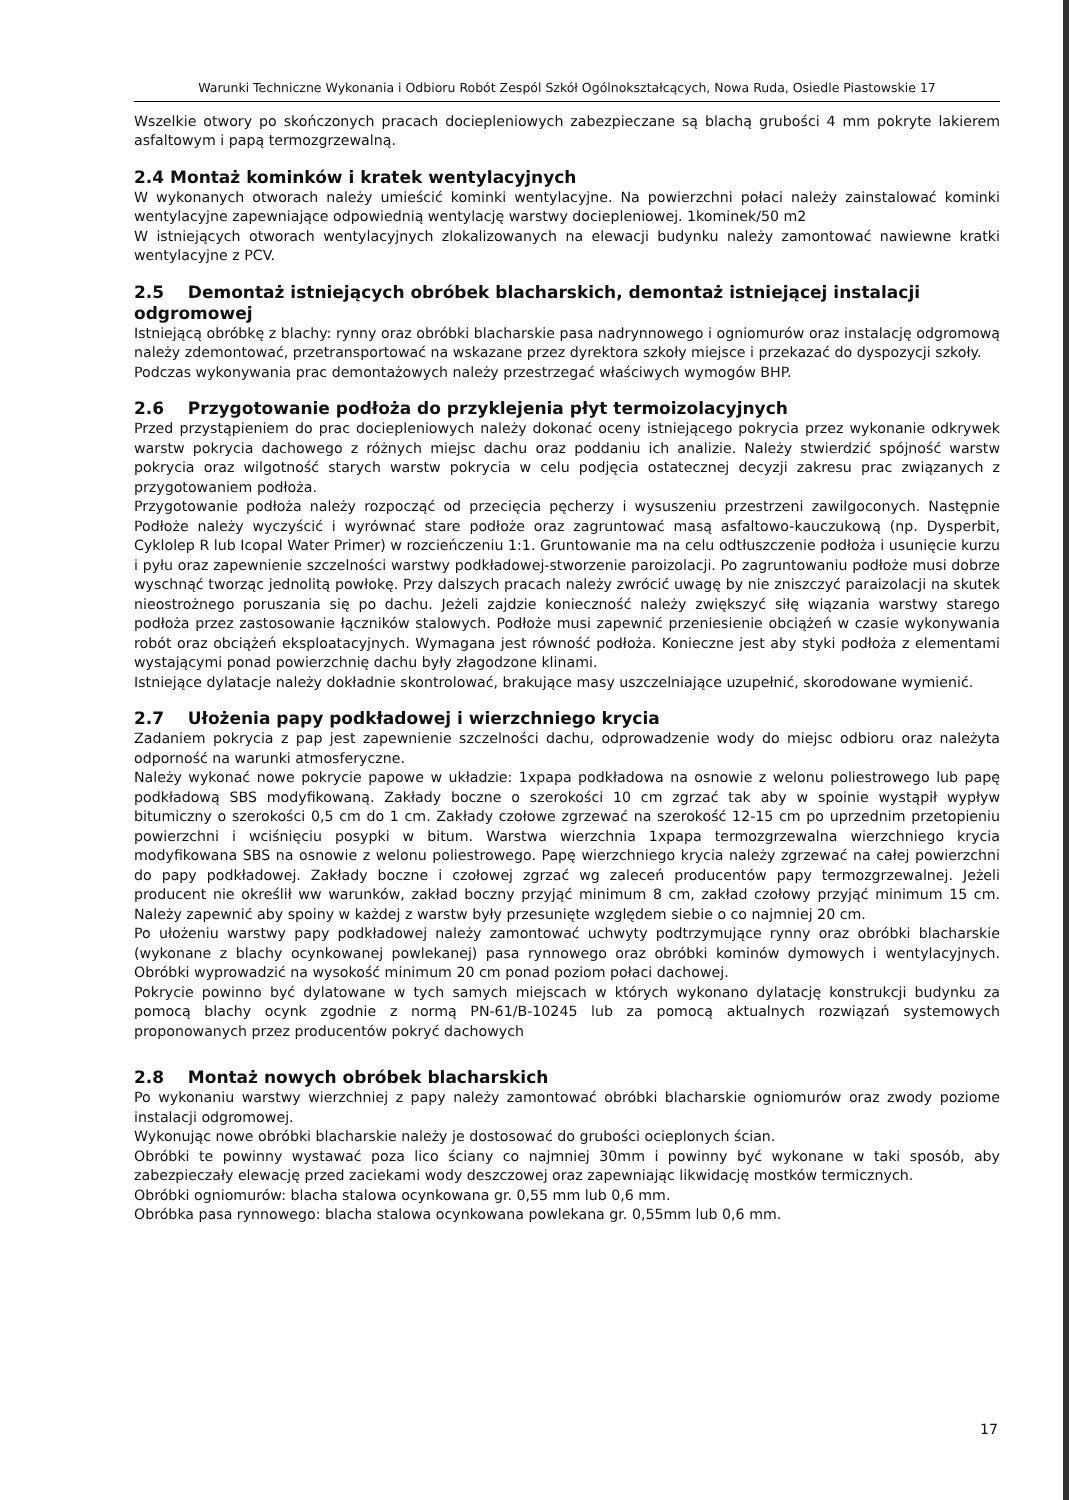Warunki Techniczne Wykonania i Odbioru Robót Zespól Szkół Ogólnokształcących, Nowa Ruda, Osiedle Piastowskie 17
Wszelkie otwory po skończonych pracach dociepleniowych zabezpieczane są blachą grubości 4 mm pokryte lakierem asfaltowym i papą termozgrzewalną.
2.4 Montaż kominków i kratek wentylacyjnych
W wykonanych otworach należy umieścić kominki wentylacyjne. Na powierzchni połaci należy zainstalować kominki wentylacyjne zapewniające odpowiednią wentylację warstwy dociepleniowej. 1kominek/50 m2
W istniejących otworach wentylacyjnych zlokalizowanych na elewacji budynku należy zamontować nawiewne kratki wentylacyjne z PCV.
2.5 Demontaż istniejących obróbek blacharskich, demontaż istniejącej instalacji odgromowej
Istniejącą obróbkę z blachy: rynny oraz obróbki blacharskie pasa nadrynnowego i ogniomurów oraz instalację odgromową należy zdemontować, przetransportować na wskazane przez dyrektora szkoły miejsce i przekazać do dyspozycji szkoły.
Podczas wykonywania prac demontażowych należy przestrzegać właściwych wymogów BHP.
2.6 Przygotowanie podłoża do przyklejenia płyt termoizolacyjnych
Przed przystąpieniem do prac dociepleniowych należy dokonać oceny istniejącego pokrycia przez wykonanie odkrywek warstw pokrycia dachowego z różnych miejsc dachu oraz poddaniu ich analizie. Należy stwierdzić spójność warstw pokrycia oraz wilgotność starych warstw pokrycia w celu podjęcia ostatecznej decyzji zakresu prac związanych z przygotowaniem podłoża.
Przygotowanie podłoża należy rozpocząć od przecięcia pęcherzy i wysuszeniu przestrzeni zawilgoconych. Następnie Podłoże należy wyczyścić i wyrównać stare podłoże oraz zagruntować masą asfaltowo-kauczukową (np. Dysperbit, Cyklolep R lub Icopal Water Primer) w rozcieńczeniu 1:1. Gruntowanie ma na celu odtłuszczenie podłoża i usunięcie kurzu i pyłu oraz zapewnienie szczelności warstwy podkładowej-stworzenie paroizolacji. Po zagruntowaniu podłoże musi dobrze wyschnąć tworząc jednolitą powłokę. Przy dalszych pracach należy zwrócić uwagę by nie zniszczyć paraizolacji na skutek nieostrożnego poruszania się po dachu. Jeżeli zajdzie konieczność należy zwiększyć siłę wiązania warstwy starego podłoża przez zastosowanie łączników stalowych. Podłoże musi zapewnić przeniesienie obciążeń w czasie wykonywania robót oraz obciążeń eksploatacyjnych. Wymagana jest równość podłoża. Konieczne jest aby styki podłoża z elementami wystającymi ponad powierzchnię dachu były złagodzone klinami.
Istniejące dylatacje należy dokładnie skontrolować, brakujące masy uszczelniające uzupełnić, skorodowane wymienić.
2.7 Ułożenia papy podkładowej i wierzchniego krycia
Zadaniem pokrycia z pap jest zapewnienie szczelności dachu, odprowadzenie wody do miejsc odbioru oraz należyta odporność na warunki atmosferyczne.
Należy wykonać nowe pokrycie papowe w układzie: 1xpapa podkładowa na osnowie z welonu poliestrowego lub papę podkładową SBS modyfikowaną. Zakłady boczne o szerokości 10 cm zgrzać tak aby w spoinie wystąpił wypływ bitumiczny o szerokości 0,5 cm do 1 cm. Zakłady czołowe zgrzewać na szerokość 12-15 cm po uprzednim przetopieniu powierzchni i wciśnięciu posypki w bitum. Warstwa wierzchnia 1xpapa termozgrzewalna wierzchniego krycia modyfikowana SBS na osnowie z welonu poliestrowego. Papę wierzchniego krycia należy zgrzewać na całej powierzchni do papy podkładowej. Zakłady boczne i czołowej zgrzać wg zaleceń producentów papy termozgrzewalnej. Jeżeli producent nie określił ww warunków, zakład boczny przyjąć minimum 8 cm, zakład czołowy przyjąć minimum 15 cm. Należy zapewnić aby spoiny w każdej z warstw były przesunięte względem siebie o co najmniej 20 cm.
Po ułożeniu warstwy papy podkładowej należy zamontować uchwyty podtrzymujące rynny oraz obróbki blacharskie (wykonane z blachy ocynkowanej powlekanej) pasa rynnowego oraz obróbki kominów dymowych i wentylacyjnych. Obróbki wyprowadzić na wysokość minimum 20 cm ponad poziom połaci dachowej.
Pokrycie powinno być dylatowane w tych samych miejscach w których wykonano dylatację konstrukcji budynku za pomocą blachy ocynk zgodnie z normą PN-61/B-10245 lub za pomocą aktualnych rozwiązań systemowych proponowanych przez producentów pokryć dachowych
2.8 Montaż nowych obróbek blacharskich
Po wykonaniu warstwy wierzchniej z papy należy zamontować obróbki blacharskie ogniomurów oraz zwody poziome instalacji odgromowej.
Wykonując nowe obróbki blacharskie należy je dostosować do grubości ocieplonych ścian.
Obróbki te powinny wystawać poza lico ściany co najmniej 30mm i powinny być wykonane w taki sposób, aby zabezpieczały elewację przed zaciekami wody deszczowej oraz zapewniając likwidację mostków termicznych.
Obróbki ogniomurów: blacha stalowa ocynkowana gr. 0,55 mm lub 0,6 mm.
Obróbka pasa rynnowego: blacha stalowa ocynkowana powlekana gr. 0,55mm lub 0,6 mm.
17